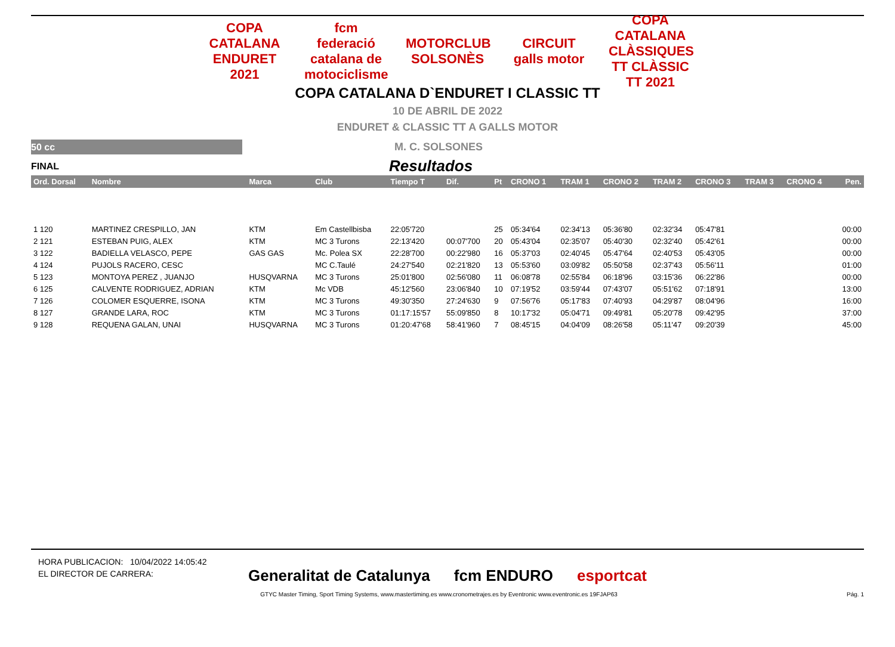COPA CATALANA ENDURET 2021
fcm federació catalana de motociclisme
MOTORCLUB SOLSONÈS
CIRCUIT galls motor
COPA CATALANA CLÀSSIQUES TT CLÀSSIC TT 2021
COPA CATALANA D`ENDURET I CLASSIC TT
10 DE ABRIL DE 2022
ENDURET & CLASSIC TT A GALLS MOTOR
50 cc
M. C. SOLSONES
FINAL
Resultados
| Ord. Dorsal | Nombre | Marca | Club | Tiempo T | Dif. | Pt | CRONO 1 | TRAM 1 | CRONO 2 | TRAM 2 | CRONO 3 | TRAM 3 | CRONO 4 | Pen. |
| --- | --- | --- | --- | --- | --- | --- | --- | --- | --- | --- | --- | --- | --- | --- |
| 1 120 | MARTINEZ CRESPILLO, JAN | KTM | Em Castellbisba | 22:05'720 | | 25 | 05:34'64 | 02:34'13 | 05:36'80 | 02:32'34 | 05:47'81 | | | 00:00 |
| 2 121 | ESTEBAN PUIG, ALEX | KTM | MC 3 Turons | 22:13'420 | 00:07'700 | 20 | 05:43'04 | 02:35'07 | 05:40'30 | 02:32'40 | 05:42'61 | | | 00:00 |
| 3 122 | BADIELLA VELASCO, PEPE | GAS GAS | Mc. Polea SX | 22:28'700 | 00:22'980 | 16 | 05:37'03 | 02:40'45 | 05:47'64 | 02:40'53 | 05:43'05 | | | 00:00 |
| 4 124 | PUJOLS RACERO, CESC | | MC C.Taulé | 24:27'540 | 02:21'820 | 13 | 05:53'60 | 03:09'82 | 05:50'58 | 02:37'43 | 05:56'11 | | | 01:00 |
| 5 123 | MONTOYA PEREZ , JUANJO | HUSQVARNA | MC 3 Turons | 25:01'800 | 02:56'080 | 11 | 06:08'78 | 02:55'84 | 06:18'96 | 03:15'36 | 06:22'86 | | | 00:00 |
| 6 125 | CALVENTE RODRIGUEZ, ADRIAN | KTM | Mc VDB | 45:12'560 | 23:06'840 | 10 | 07:19'52 | 03:59'44 | 07:43'07 | 05:51'62 | 07:18'91 | | | 13:00 |
| 7 126 | COLOMER ESQUERRE, ISONA | KTM | MC 3 Turons | 49:30'350 | 27:24'630 | 9 | 07:56'76 | 05:17'83 | 07:40'93 | 04:29'87 | 08:04'96 | | | 16:00 |
| 8 127 | GRANDE LARA, ROC | KTM | MC 3 Turons | 01:17:15'57 | 55:09'850 | 8 | 10:17'32 | 05:04'71 | 09:49'81 | 05:20'78 | 09:42'95 | | | 37:00 |
| 9 128 | REQUENA GALAN, UNAI | HUSQVARNA | MC 3 Turons | 01:20:47'68 | 58:41'960 | 7 | 08:45'15 | 04:04'09 | 08:26'58 | 05:11'47 | 09:20'39 | | | 45:00 |
HORA PUBLICACION: 10/04/2022 14:05:42
EL DIRECTOR DE CARRERA:
Generalitat de Catalunya fcm ENDURO esportcat
GTYC Master Timing, Sport Timing Systems, www.mastertiming.es www.cronometrajes.es by Eventronic www.eventronic.es 19FJAP63 Pág. 1